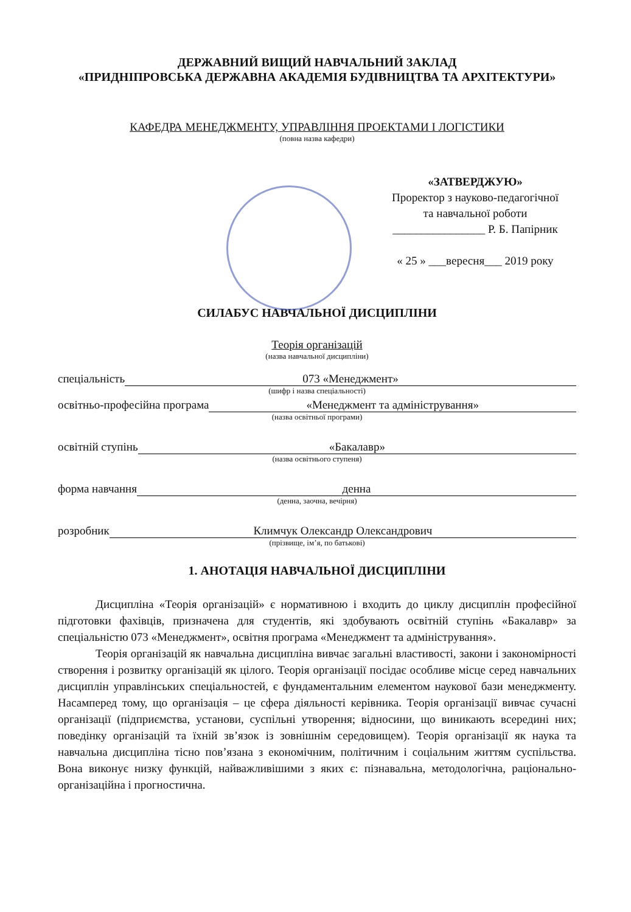ДЕРЖАВНИЙ ВИЩИЙ НАВЧАЛЬНИЙ ЗАКЛАД
«ПРИДНІПРОВСЬКА ДЕРЖАВНА АКАДЕМІЯ БУДІВНИЦТВА ТА АРХІТЕКТУРИ»
КАФЕДРА МЕНЕДЖМЕНТУ, УПРАВЛІННЯ ПРОЕКТАМИ І ЛОГІСТИКИ
(повна назва кафедри)
«ЗАТВЕРДЖУЮ»
Проректор з науково-педагогічної
та навчальної роботи
________________ Р. Б. Папірник
« 25 » ___вересня___ 2019 року
СИЛАБУС НАВЧАЛЬНОЇ ДИСЦИПЛІНИ
Теорія організацій
(назва навчальної дисципліни)
спеціальність 073 «Менеджмент»
(шифр і назва спеціальності)
освітньо-професійна програма «Менеджмент та адміністрування»
(назва освітньої програми)
освітній ступінь «Бакалавр»
(назва освітнього ступеня)
форма навчання денна
(денна, заочна, вечірня)
розробник Климчук Олександр Олександрович
(прізвище, ім’я, по батькові)
1. АНОТАЦІЯ НАВЧАЛЬНОЇ ДИСЦИПЛІНИ
Дисципліна «Теорія організацій» є нормативною і входить до циклу дисциплін професійної підготовки фахівців, призначена для студентів, які здобувають освітній ступінь «Бакалавр» за спеціальністю 073 «Менеджмент», освітня програма «Менеджмент та адміністрування».
Теорія організацій як навчальна дисципліна вивчає загальні властивості, закони і закономірності створення і розвитку організацій як цілого. Теорія організації посідає особливе місце серед навчальних дисциплін управлінських спеціальностей, є фундаментальним елементом наукової бази менеджменту. Насамперед тому, що організація – це сфера діяльності керівника. Теорія організації вивчає сучасні організації (підприємства, установи, суспільні утворення; відносини, що виникають всередині них; поведінку організацій та їхній зв’язок із зовнішнім середовищем). Теорія організації як наука та навчальна дисципліна тісно пов’язана з економічним, політичним і соціальним життям суспільства. Вона виконує низку функцій, найважливішими з яких є: пізнавальна, методологічна, раціонально-організаційна і прогностична.